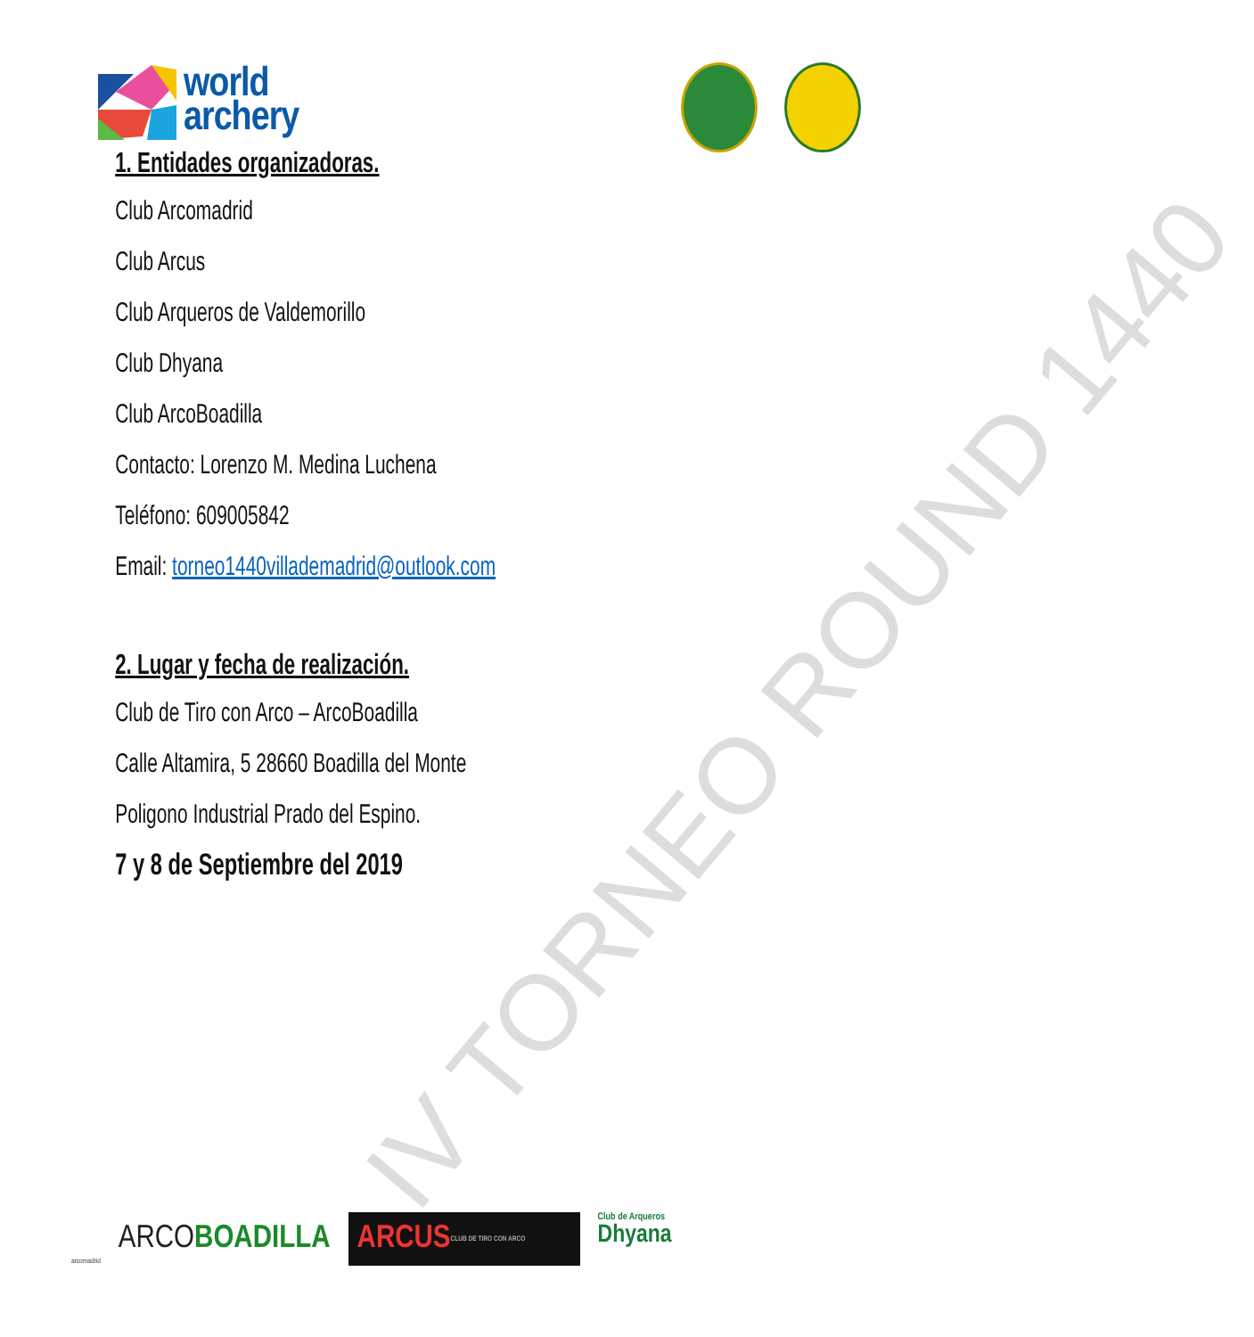IV TORNEO ROUND 1440
world
archery
1. Entidades organizadoras.
Club Arcomadrid
Club Arcus
Club Arqueros de Valdemorillo
Club Dhyana
Club ArcoBoadilla
Contacto: Lorenzo M. Medina Luchena
Teléfono: 609005842
Email: torneo1440villademadrid@outlook.com
2. Lugar y fecha de realización.
Club de Tiro con Arco – ArcoBoadilla
Calle Altamira, 5 28660 Boadilla del Monte
Poligono Industrial Prado del Espino.
7 y 8 de Septiembre del 2019
arcomadrid
ARCO BOADILLA
ARCUS CLUB DE TIRO CON ARCO
Club de Arqueros
Dhyana